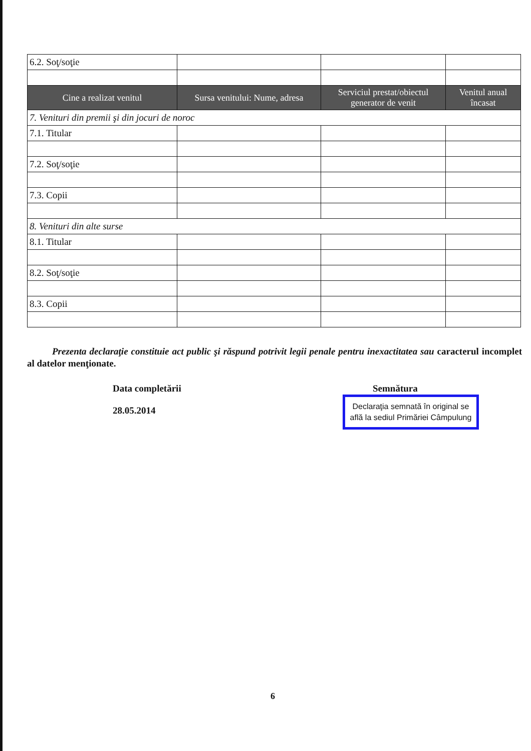| 6.2. Soţ/soţie | | | |
| Cine a realizat venitul | Sursa venitului: Nume, adresa | Serviciul prestat/obiectul generator de venit | Venitul anual încasat |
| 7. Venituri din premii şi din jocuri de noroc | | | |
| 7.1. Titular | | | |
| 7.2. Soţ/soţie | | | |
| 7.3. Copii | | | |
| 8. Venituri din alte surse | | | |
| 8.1. Titular | | | |
| 8.2. Soţ/soţie | | | |
| 8.3. Copii | | | |
Prezenta declaraţie constituie act public şi răspund potrivit legii penale pentru inexactitatea sau caracterul incomplet al datelor menţionate.
Data completării
28.05.2014
Semnătura
Declaraţia semnată în original se află la sediul Primăriei Câmpulung
6